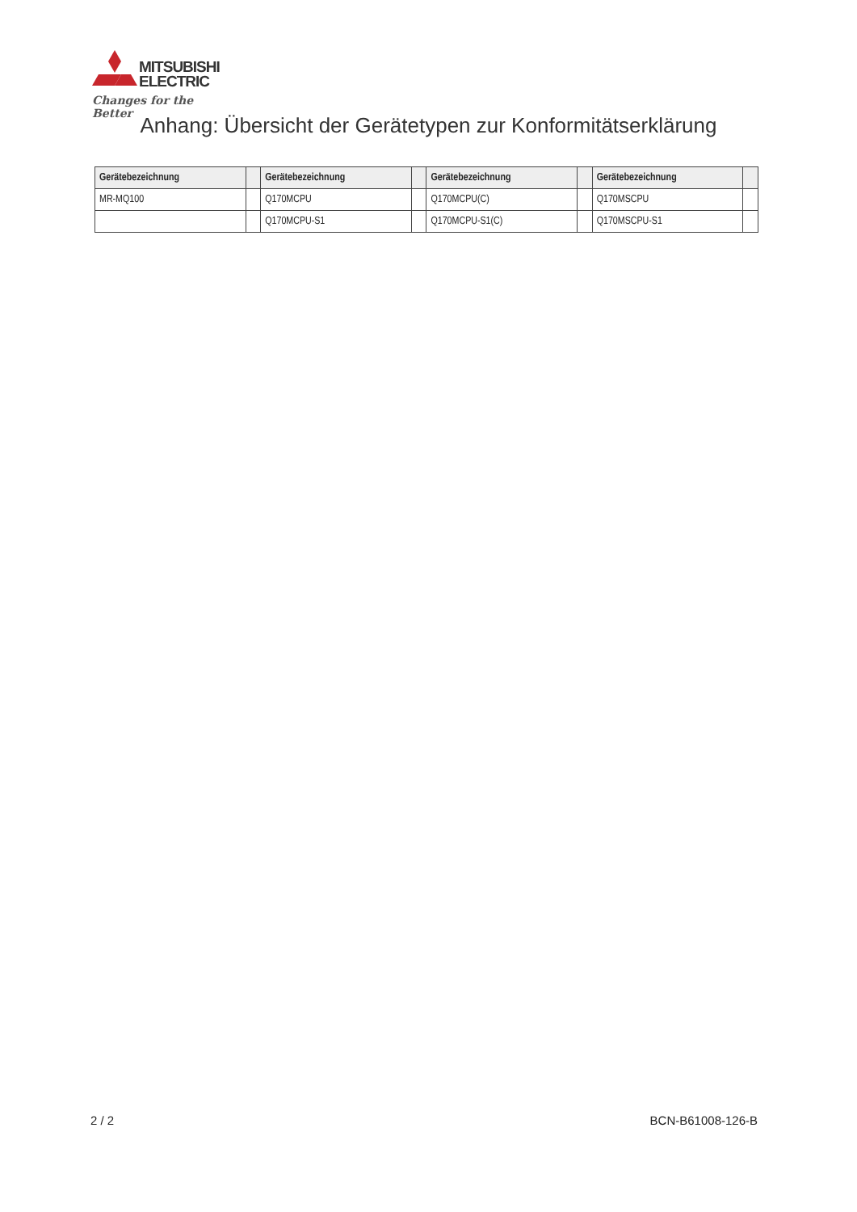MITSUBISHI
ELECTRIC
Changes for the Better
Anhang: Übersicht der Gerätetypen zur Konformitätserklärung
| Gerätebezeichnung | | Gerätebezeichnung | | Gerätebezeichnung | | Gerätebezeichnung | |
| --- | --- | --- | --- | --- | --- | --- | --- |
| MR-MQ100 | | Q170MCPU | | Q170MCPU(C) | | Q170MSCPU | |
| | | Q170MCPU-S1 | | Q170MCPU-S1(C) | | Q170MSCPU-S1 | |
2 / 2 BCN-B61008-126-B